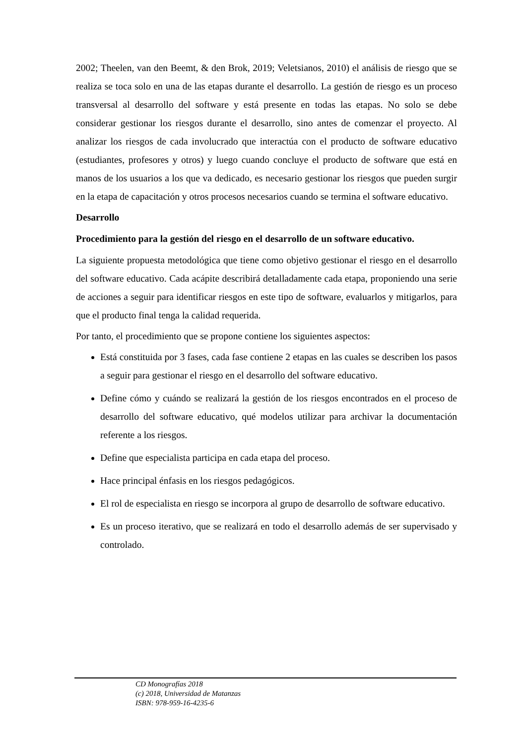2002; Theelen, van den Beemt, & den Brok, 2019; Veletsianos, 2010) el análisis de riesgo que se realiza se toca solo en una de las etapas durante el desarrollo. La gestión de riesgo es un proceso transversal al desarrollo del software y está presente en todas las etapas. No solo se debe considerar gestionar los riesgos durante el desarrollo, sino antes de comenzar el proyecto. Al analizar los riesgos de cada involucrado que interactúa con el producto de software educativo (estudiantes, profesores y otros) y luego cuando concluye el producto de software que está en manos de los usuarios a los que va dedicado, es necesario gestionar los riesgos que pueden surgir en la etapa de capacitación y otros procesos necesarios cuando se termina el software educativo.
Desarrollo
Procedimiento para la gestión del riesgo en el desarrollo de un software educativo.
La siguiente propuesta metodológica que tiene como objetivo gestionar el riesgo en el desarrollo del software educativo. Cada acápite describirá detalladamente cada etapa, proponiendo una serie de acciones a seguir para identificar riesgos en este tipo de software, evaluarlos y mitigarlos, para que el producto final tenga la calidad requerida.
Por tanto, el procedimiento que se propone contiene los siguientes aspectos:
Está constituida por 3 fases, cada fase contiene 2 etapas en las cuales se describen los pasos a seguir para gestionar el riesgo en el desarrollo del software educativo.
Define cómo y cuándo se realizará la gestión de los riesgos encontrados en el proceso de desarrollo del software educativo, qué modelos utilizar para archivar la documentación referente a los riesgos.
Define que especialista participa en cada etapa del proceso.
Hace principal énfasis en los riesgos pedagógicos.
El rol de especialista en riesgo se incorpora al grupo de desarrollo de software educativo.
Es un proceso iterativo, que se realizará en todo el desarrollo además de ser supervisado y controlado.
CD Monografías 2018
(c) 2018, Universidad de Matanzas
ISBN: 978-959-16-4235-6